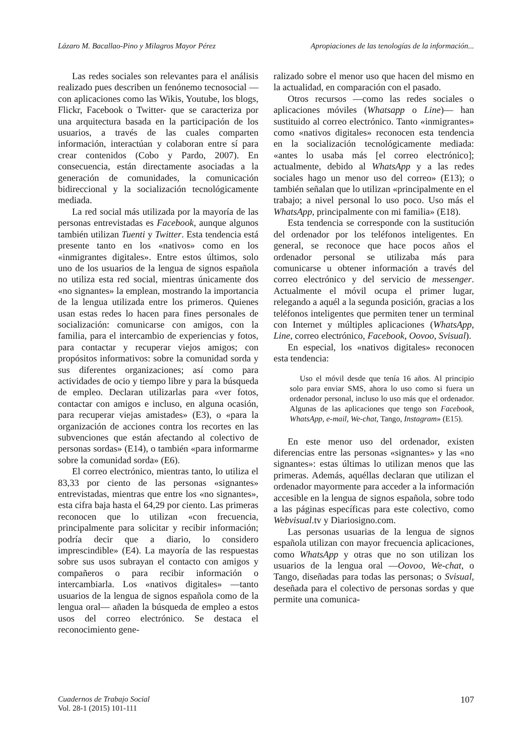Lázaro M. Bacallao-Pino y Milagros Mayor Pérez Apropiaciones de las tenologías de la información...
Las redes sociales son relevantes para el análisis realizado pues describen un fenónemo tecnosocial —con aplicaciones como las Wikis, Youtube, los blogs, Flickr, Facebook o Twitter- que se caracteriza por una arquitectura basada en la participación de los usuarios, a través de las cuales comparten información, interactúan y colaboran entre sí para crear contenidos (Cobo y Pardo, 2007). En consecuencia, están directamente asociadas a la generación de comunidades, la comunicación bidireccional y la socialización tecnológicamente mediada.
La red social más utilizada por la mayoría de las personas entrevistadas es Facebook, aunque algunos también utilizan Tuenti y Twitter. Esta tendencia está presente tanto en los «nativos» como en los «inmigrantes digitales». Entre estos últimos, solo uno de los usuarios de la lengua de signos española no utiliza esta red social, mientras únicamente dos «no signantes» la emplean, mostrando la importancia de la lengua utilizada entre los primeros. Quienes usan estas redes lo hacen para fines personales de socialización: comunicarse con amigos, con la familia, para el intercambio de experiencias y fotos, para contactar y recuperar viejos amigos; con propósitos informativos: sobre la comunidad sorda y sus diferentes organizaciones; así como para actividades de ocio y tiempo libre y para la búsqueda de empleo. Declaran utilizarlas para «ver fotos, contactar con amigos e incluso, en alguna ocasión, para recuperar viejas amistades» (E3), o «para la organización de acciones contra los recortes en las subvenciones que están afectando al colectivo de personas sordas» (E14), o también «para informarme sobre la comunidad sorda» (E6).
El correo electrónico, mientras tanto, lo utiliza el 83,33 por ciento de las personas «signantes» entrevistadas, mientras que entre los «no signantes», esta cifra baja hasta el 64,29 por ciento. Las primeras reconocen que lo utilizan «con frecuencia, principalmente para solicitar y recibir información; podría decir que a diario, lo considero imprescindible» (E4). La mayoría de las respuestas sobre sus usos subrayan el contacto con amigos y compañeros o para recibir información o intercambiarla. Los «nativos digitales» —tanto usuarios de la lengua de signos española como de la lengua oral— añaden la búsqueda de empleo a estos usos del correo electrónico. Se destaca el reconocimiento gene-
ralizado sobre el menor uso que hacen del mismo en la actualidad, en comparación con el pasado.
Otros recursos —como las redes sociales o aplicaciones móviles (Whatsapp o Line)— han sustituido al correo electrónico. Tanto «inmigrantes» como «nativos digitales» reconocen esta tendencia en la socialización tecnológicamente mediada: «antes lo usaba más [el correo electrónico]; actualmente, debido al WhatsApp y a las redes sociales hago un menor uso del correo» (E13); o también señalan que lo utilizan «principalmente en el trabajo; a nivel personal lo uso poco. Uso más el WhatsApp, principalmente con mi familia» (E18).
Esta tendencia se corresponde con la sustitución del ordenador por los teléfonos inteligentes. En general, se reconoce que hace pocos años el ordenador personal se utilizaba más para comunicarse u obtener información a través del correo electrónico y del servicio de messenger. Actualmente el móvil ocupa el primer lugar, relegando a aquél a la segunda posición, gracias a los teléfonos inteligentes que permiten tener un terminal con Internet y múltiples aplicaciones (WhatsApp, Line, correo electrónico, Facebook, Oovoo, Svisual).
En especial, los «nativos digitales» reconocen esta tendencia:
Uso el móvil desde que tenía 16 años. Al principio solo para enviar SMS, ahora lo uso como si fuera un ordenador personal, incluso lo uso más que el ordenador. Algunas de las aplicaciones que tengo son Facebook, WhatsApp, e-mail, We-chat, Tango, Instagram» (E15).
En este menor uso del ordenador, existen diferencias entre las personas «signantes» y las «no signantes»: estas últimas lo utilizan menos que las primeras. Además, aquéllas declaran que utilizan el ordenador mayormente para acceder a la información accesible en la lengua de signos española, sobre todo a las páginas específicas para este colectivo, como Webvisual.tv y Diariosigno.com.
Las personas usuarias de la lengua de signos española utilizan con mayor frecuencia aplicaciones, como WhatsApp y otras que no son utilizan los usuarios de la lengua oral —Oovoo, We-chat, o Tango, diseñadas para todas las personas; o Svisual, deseñada para el colectivo de personas sordas y que permite una comunica-
Cuadernos de Trabajo Social
Vol. 28-1 (2015) 101-111
107